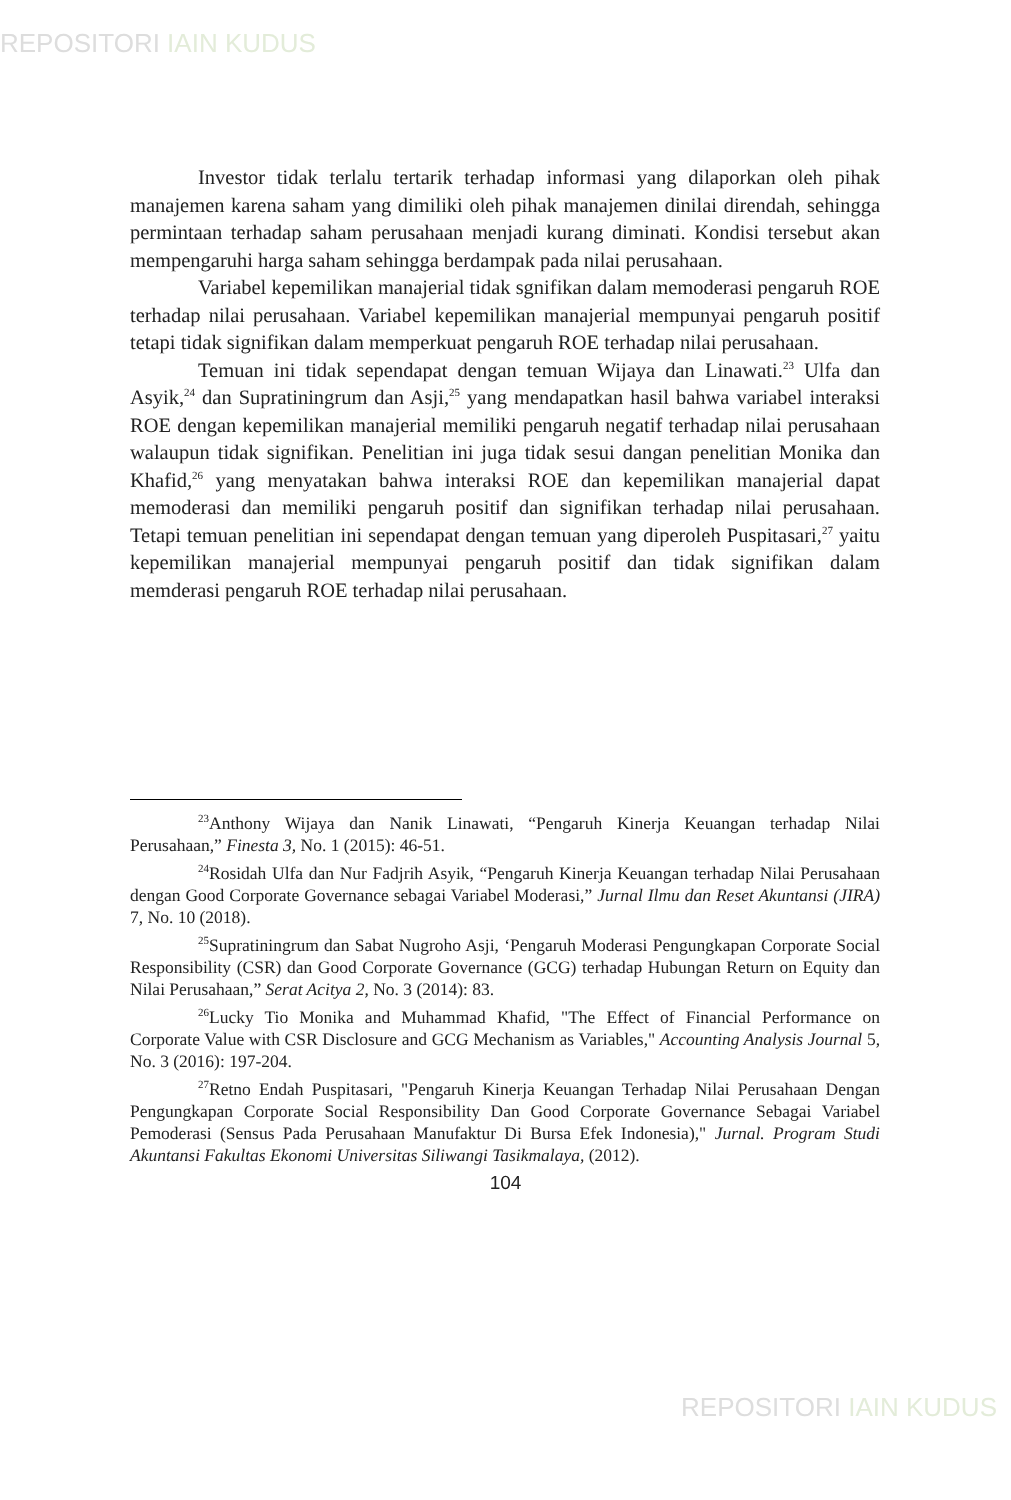REPOSITORI IAIN KUDUS
Investor tidak terlalu tertarik terhadap informasi yang dilaporkan oleh pihak manajemen karena saham yang dimiliki oleh pihak manajemen dinilai direndah, sehingga permintaan terhadap saham perusahaan menjadi kurang diminati. Kondisi tersebut akan mempengaruhi harga saham sehingga berdampak pada nilai perusahaan.
Variabel kepemilikan manajerial tidak sgnifikan dalam memoderasi pengaruh ROE terhadap nilai perusahaan. Variabel kepemilikan manajerial mempunyai pengaruh positif tetapi tidak signifikan dalam memperkuat pengaruh ROE terhadap nilai perusahaan.
Temuan ini tidak sependapat dengan temuan Wijaya dan Linawati.<sup>23</sup> Ulfa dan Asyik,<sup>24</sup> dan Supratiningrum dan Asji,<sup>25</sup> yang mendapatkan hasil bahwa variabel interaksi ROE dengan kepemilikan manajerial memiliki pengaruh negatif terhadap nilai perusahaan walaupun tidak signifikan. Penelitian ini juga tidak sesui dangan penelitian Monika dan Khafid,<sup>26</sup> yang menyatakan bahwa interaksi ROE dan kepemilikan manajerial dapat memoderasi dan memiliki pengaruh positif dan signifikan terhadap nilai perusahaan. Tetapi temuan penelitian ini sependapat dengan temuan yang diperoleh Puspitasari,<sup>27</sup> yaitu kepemilikan manajerial mempunyai pengaruh positif dan tidak signifikan dalam memderasi pengaruh ROE terhadap nilai perusahaan.
<sup>23</sup> Anthony Wijaya dan Nanik Linawati, “Pengaruh Kinerja Keuangan terhadap Nilai Perusahaan,” Finesta 3, No. 1 (2015): 46-51.
<sup>24</sup> Rosidah Ulfa dan Nur Fadjrih Asyik, “Pengaruh Kinerja Keuangan terhadap Nilai Perusahaan dengan Good Corporate Governance sebagai Variabel Moderasi,” Jurnal Ilmu dan Reset Akuntansi (JIRA) 7, No. 10 (2018).
<sup>25</sup> Supratiningrum dan Sabat Nugroho Asji, ‘Pengaruh Moderasi Pengungkapan Corporate Social Responsibility (CSR) dan Good Corporate Governance (GCG) terhadap Hubungan Return on Equity dan Nilai Perusahaan,” Serat Acitya 2, No. 3 (2014): 83.
<sup>26</sup> Lucky Tio Monika and Muhammad Khafid, "The Effect of Financial Performance on Corporate Value with CSR Disclosure and GCG Mechanism as Variables," Accounting Analysis Journal 5, No. 3 (2016): 197-204.
<sup>27</sup> Retno Endah Puspitasari, "Pengaruh Kinerja Keuangan Terhadap Nilai Perusahaan Dengan Pengungkapan Corporate Social Responsibility Dan Good Corporate Governance Sebagai Variabel Pemoderasi (Sensus Pada Perusahaan Manufaktur Di Bursa Efek Indonesia)," Jurnal. Program Studi Akuntansi Fakultas Ekonomi Universitas Siliwangi Tasikmalaya, (2012).
104
REPOSITORI IAIN KUDUS